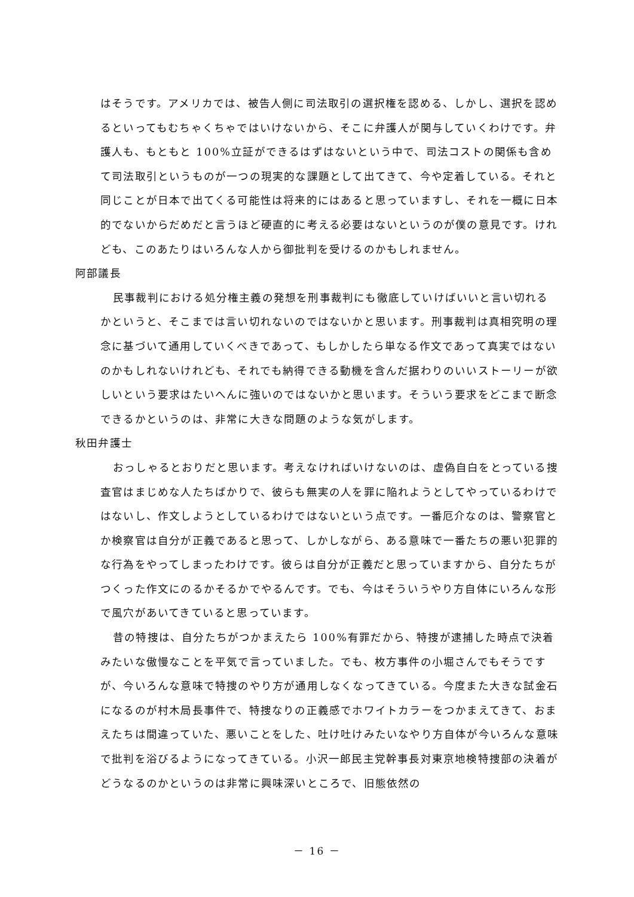はそうです。アメリカでは、被告人側に司法取引の選択権を認める、しかし、選択を認めるといってもむちゃくちゃではいけないから、そこに弁護人が関与していくわけです。弁護人も、もともと 100%立証ができるはずはないという中で、司法コストの関係も含めて司法取引というものが一つの現実的な課題として出てきて、今や定着している。それと同じことが日本で出てくる可能性は将来的にはあると思っていますし、それを一概に日本的でないからだめだと言うほど硬直的に考える必要はないというのが僕の意見です。けれども、このあたりはいろんな人から御批判を受けるのかもしれません。
阿部議長
民事裁判における処分権主義の発想を刑事裁判にも徹底していけばいいと言い切れるかというと、そこまでは言い切れないのではないかと思います。刑事裁判は真相究明の理念に基づいて通用していくべきであって、もしかしたら単なる作文であって真実ではないのかもしれないけれども、それでも納得できる動機を含んだ据わりのいいストーリーが欲しいという要求はたいへんに強いのではないかと思います。そういう要求をどこまで断念できるかというのは、非常に大きな問題のような気がします。
秋田弁護士
おっしゃるとおりだと思います。考えなければいけないのは、虚偽自白をとっている捜査官はまじめな人たちばかりで、彼らも無実の人を罪に陥れようとしてやっているわけではないし、作文しようとしているわけではないという点です。一番厄介なのは、警察官とか検察官は自分が正義であると思って、しかしながら、ある意味で一番たちの悪い犯罪的な行為をやってしまったわけです。彼らは自分が正義だと思っていますから、自分たちがつくった作文にのるかそるかでやるんです。でも、今はそういうやり方自体にいろんな形で風穴があいてきていると思っています。
昔の特捜は、自分たちがつかまえたら 100%有罪だから、特捜が逮捕した時点で決着みたいな傲慢なことを平気で言っていました。でも、枚方事件の小堀さんでもそうですが、今いろんな意味で特捜のやり方が通用しなくなってきている。今度また大きな試金石になるのが村木局長事件で、特捜なりの正義感でホワイトカラーをつかまえてきて、おまえたちは間違っていた、悪いことをした、吐け吐けみたいなやり方自体が今いろんな意味で批判を浴びるようになってきている。小沢一郎民主党幹事長対東京地検特捜部の決着がどうなるのかというのは非常に興味深いところで、旧態依然の
－ 16 －